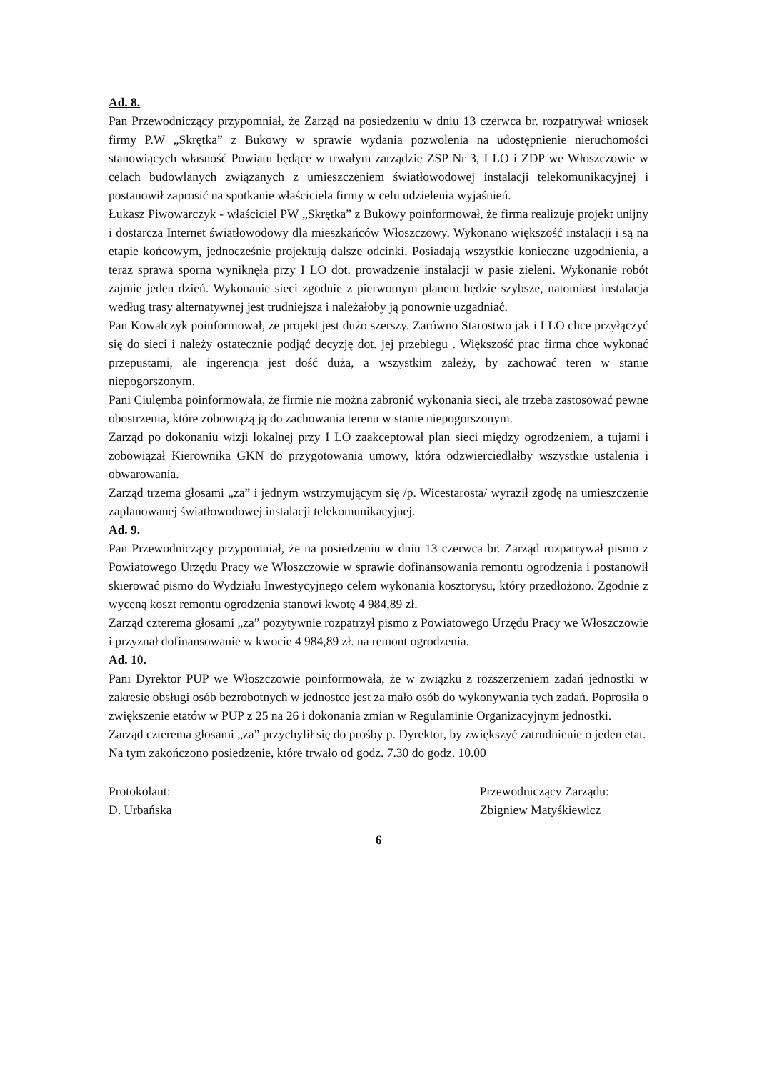Ad. 8.
Pan Przewodniczący przypomniał, że Zarząd na posiedzeniu w dniu 13 czerwca br. rozpatrywał wniosek firmy P.W „Skrętka” z Bukowy w sprawie wydania pozwolenia na udostępnienie nieruchomości stanowiących własność Powiatu będące w trwałym zarządzie ZSP Nr 3, I LO i ZDP we Włoszczowie w celach budowlanych związanych z umieszczeniem światłowodowej instalacji telekomunikacyjnej i postanowił zaprosić na spotkanie właściciela firmy w celu udzielenia wyjaśnień.
Łukasz Piwowarczyk - właściciel PW „Skrętka” z Bukowy poinformował, że firma realizuje projekt unijny i dostarcza Internet światłowodowy dla mieszkańców Włoszczowy. Wykonano większość instalacji i są na etapie końcowym, jednocześnie projektują dalsze odcinki. Posiadają wszystkie konieczne uzgodnienia, a teraz sprawa sporna wyniknęła przy I LO dot. prowadzenie instalacji w pasie zieleni. Wykonanie robót zajmie jeden dzień. Wykonanie sieci zgodnie z pierwotnym planem będzie szybsze, natomiast instalacja według trasy alternatywnej jest trudniejsza i należałoby ją ponownie uzgadniać.
Pan Kowalczyk poinformował, że projekt jest dużo szerszy. Zarówno Starostwo jak i I LO chce przyłączyć się do sieci i należy ostatecznie podjąć decyzję dot. jej przebiegu . Większość prac firma chce wykonać przepustami, ale ingerencja jest dość duża, a wszystkim zależy, by zachować teren w stanie niepogorszonym.
Pani Ciulęmba poinformowała, że firmie nie można zabronić wykonania sieci, ale trzeba zastosować pewne obostrzenia, które zobowiążą ją do zachowania terenu w stanie niepogorszonym.
Zarząd po dokonaniu wizji lokalnej przy I LO zaakceptował plan sieci między ogrodzeniem, a tujami i zobowiązał Kierownika GKN do przygotowania umowy, która odzwierciedlałby wszystkie ustalenia i obwarowania.
Zarząd trzema głosami „za” i jednym wstrzymującym się /p. Wicestarosta/ wyraził zgodę na umieszczenie zaplanowanej światłowodowej instalacji telekomunikacyjnej.
Ad. 9.
Pan Przewodniczący przypomniał, że na posiedzeniu w dniu 13 czerwca br. Zarząd rozpatrywał pismo z Powiatowego Urzędu Pracy we Włoszczowie w sprawie dofinansowania remontu ogrodzenia i postanowił skierować pismo do Wydziału Inwestycyjnego celem wykonania kosztorysu, który przedłożono. Zgodnie z wyceną koszt remontu ogrodzenia stanowi kwotę 4 984,89 zł.
Zarząd czterema głosami „za” pozytywnie rozpatrzył pismo z Powiatowego Urzędu Pracy we Włoszczowie i przyznał dofinansowanie w kwocie 4 984,89 zł. na remont ogrodzenia.
Ad. 10.
Pani Dyrektor PUP we Włoszczowie poinformowała, że w związku z rozszerzeniem zadań jednostki w zakresie obsługi osób bezrobotnych w jednostce jest za mało osób do wykonywania tych zadań. Poprosiła o zwiększenie etatów w PUP z 25 na 26 i dokonania zmian w Regulaminie Organizacyjnym jednostki.
Zarząd czterema głosami „za” przychylił się do prośby p. Dyrektor, by zwiększyć zatrudnienie o jeden etat.
Na tym zakończono posiedzenie, które trwało od godz. 7.30 do godz. 10.00
Protokolant:
D. Urbańska
Przewodniczący Zarządu:
Zbigniew Matyśkiewicz
6